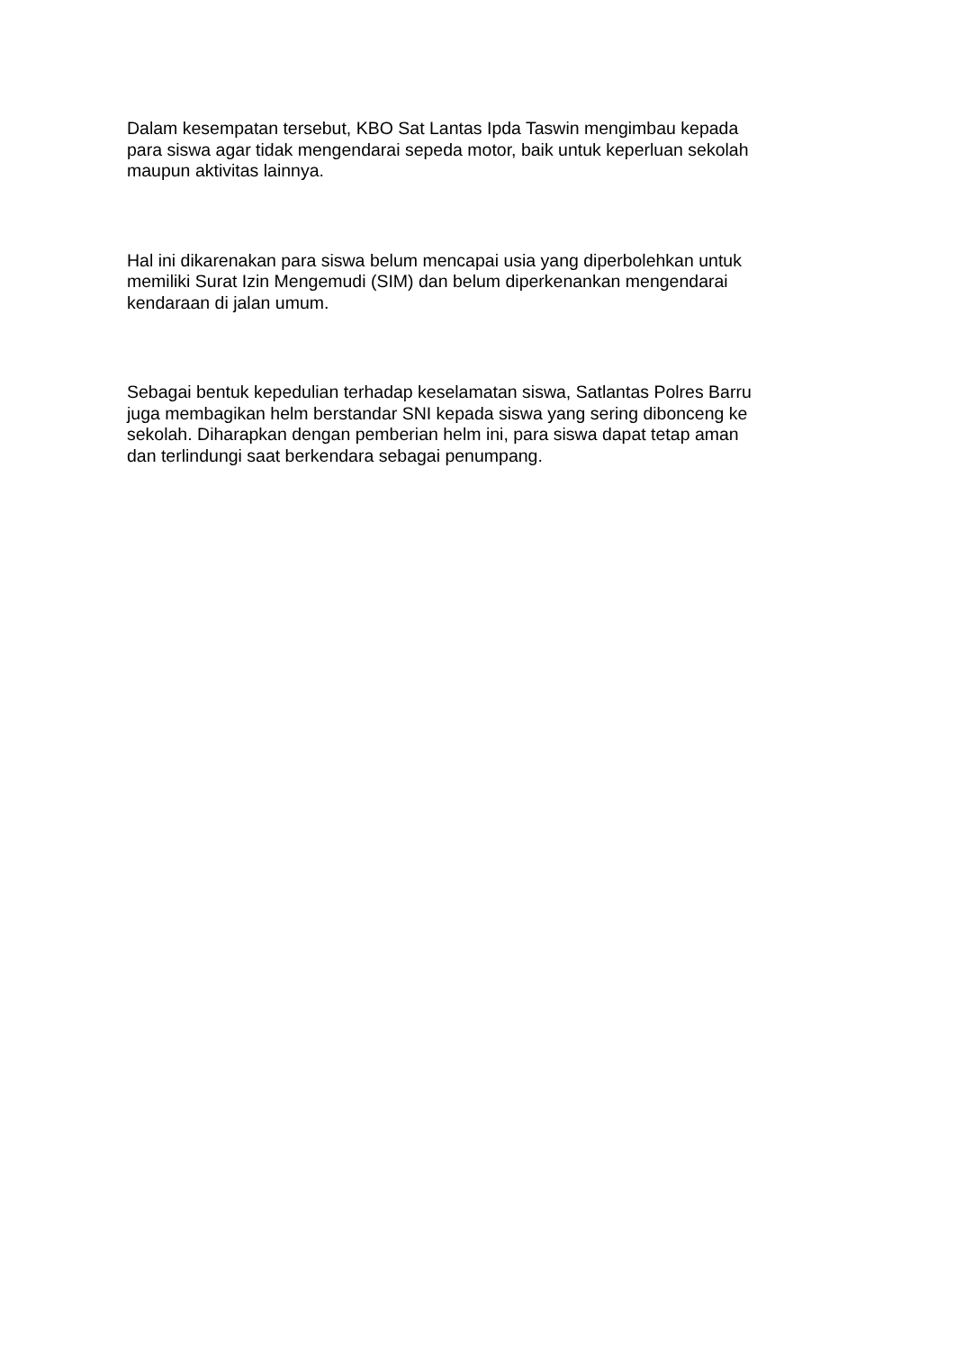Dalam kesempatan tersebut, KBO Sat Lantas Ipda Taswin mengimbau kepada
para siswa agar tidak mengendarai sepeda motor, baik untuk keperluan sekolah
maupun aktivitas lainnya.
Hal ini dikarenakan para siswa belum mencapai usia yang diperbolehkan untuk
memiliki Surat Izin Mengemudi (SIM) dan belum diperkenankan mengendarai
kendaraan di jalan umum.
Sebagai bentuk kepedulian terhadap keselamatan siswa, Satlantas Polres Barru
juga membagikan helm berstandar SNI kepada siswa yang sering dibonceng ke
sekolah. Diharapkan dengan pemberian helm ini, para siswa dapat tetap aman
dan terlindungi saat berkendara sebagai penumpang.